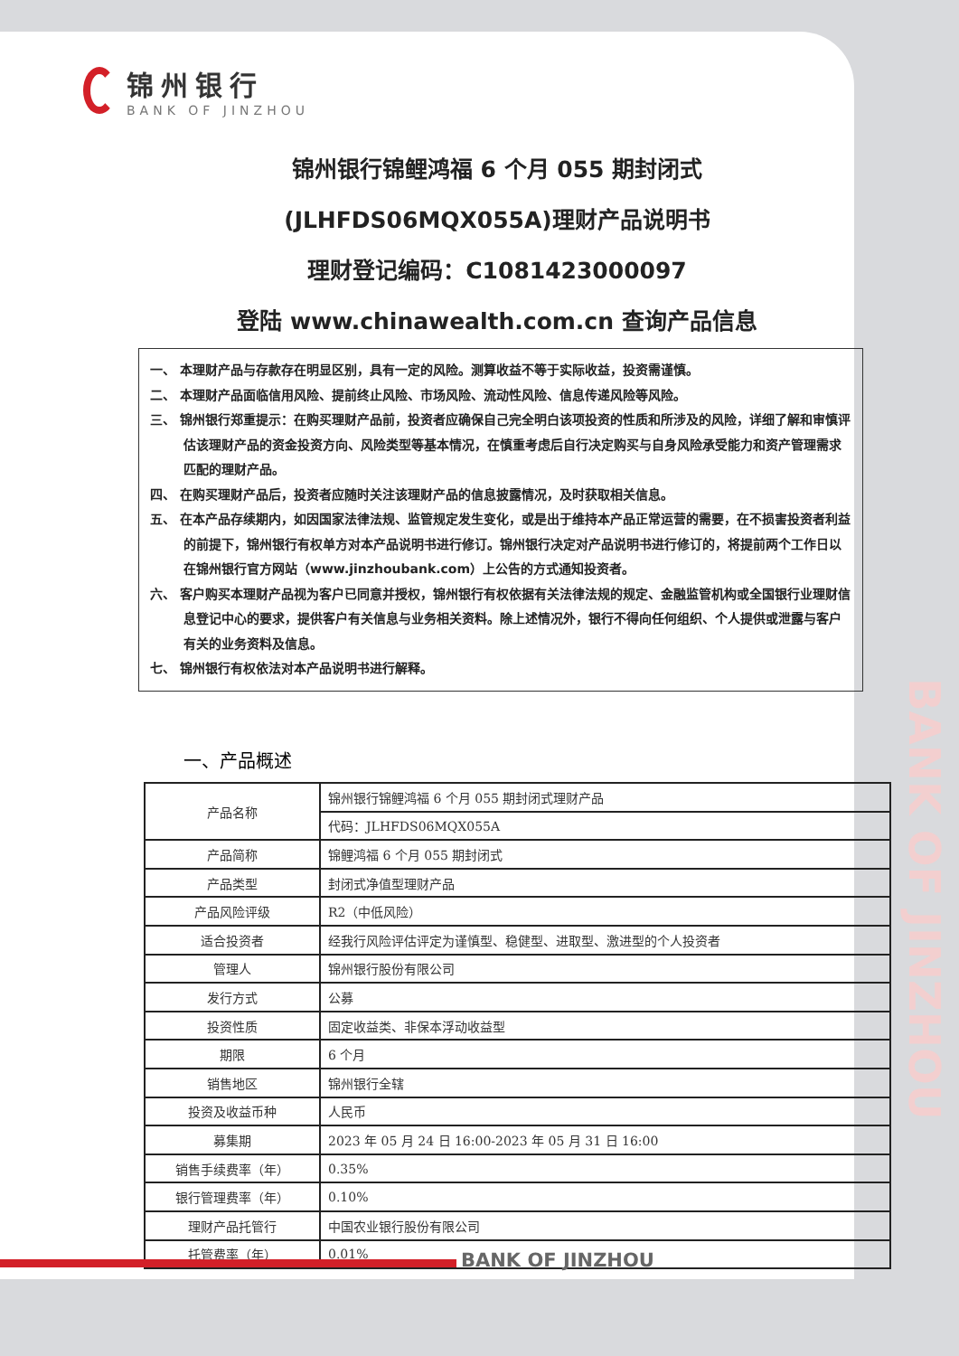锦州银行
BANK OF JINZHOU
锦州银行锦鲤鸿福 6 个月 055 期封闭式
(JLHFDS06MQX055A)理财产品说明书
理财登记编码：C1081423000097
登陆 www.chinawealth.com.cn 查询产品信息
一、 本理财产品与存款存在明显区别，具有一定的风险。测算收益不等于实际收益，投资需谨慎。
二、 本理财产品面临信用风险、提前终止风险、市场风险、流动性风险、信息传递风险等风险。
三、 锦州银行郑重提示：在购买理财产品前，投资者应确保自己完全明白该项投资的性质和所涉及的风险，详细了解和审慎评估该理财产品的资金投资方向、风险类型等基本情况，在慎重考虑后自行决定购买与自身风险承受能力和资产管理需求匹配的理财产品。
四、 在购买理财产品后，投资者应随时关注该理财产品的信息披露情况，及时获取相关信息。
五、 在本产品存续期内，如因国家法律法规、监管规定发生变化，或是出于维持本产品正常运营的需要，在不损害投资者利益的前提下，锦州银行有权单方对本产品说明书进行修订。锦州银行决定对产品说明书进行修订的，将提前两个工作日以在锦州银行官方网站（www.jinzhoubank.com）上公告的方式通知投资者。
六、 客户购买本理财产品视为客户已同意并授权，锦州银行有权依据有关法律法规的规定、金融监管机构或全国银行业理财信息登记中心的要求，提供客户有关信息与业务相关资料。除上述情况外，银行不得向任何组织、个人提供或泄露与客户有关的业务资料及信息。
七、 锦州银行有权依法对本产品说明书进行解释。
一、产品概述
| 产品名称 | 锦州银行锦鲤鸿福 6 个月 055 期封闭式理财产品 |
| | 代码：JLHFDS06MQX055A |
| 产品简称 | 锦鲤鸿福 6 个月 055 期封闭式 |
| 产品类型 | 封闭式净值型理财产品 |
| 产品风险评级 | R2（中低风险） |
| 适合投资者 | 经我行风险评估评定为谨慎型、稳健型、进取型、激进型的个人投资者 |
| 管理人 | 锦州银行股份有限公司 |
| 发行方式 | 公募 |
| 投资性质 | 固定收益类、非保本浮动收益型 |
| 期限 | 6 个月 |
| 销售地区 | 锦州银行全辖 |
| 投资及收益币种 | 人民币 |
| 募集期 | 2023 年 05 月 24 日 16:00-2023 年 05 月 31 日 16:00 |
| 销售手续费率（年） | 0.35% |
| 银行管理费率（年） | 0.10% |
| 理财产品托管行 | 中国农业银行股份有限公司 |
| 托管费率（年） | 0.01% |
BANK OF JINZHOU
BANK OF JINZHOU